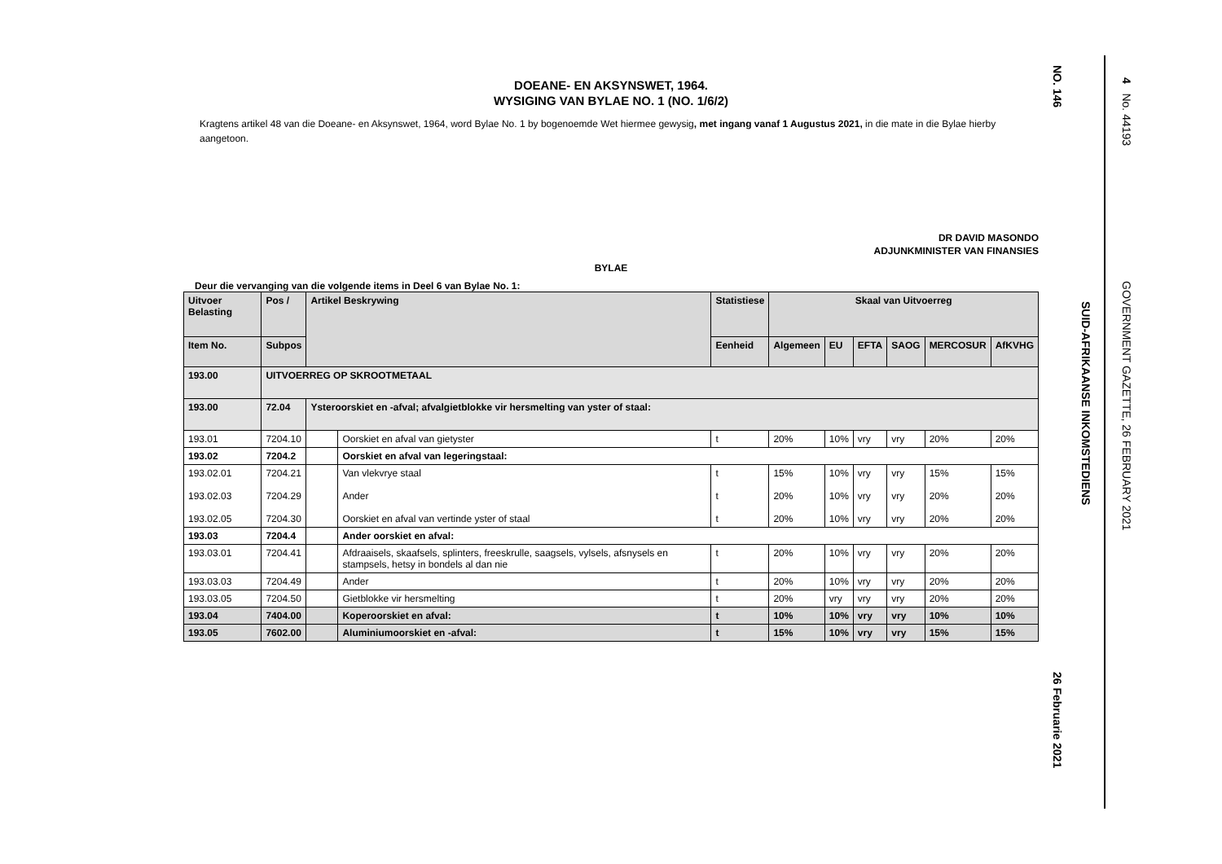DOEANE- EN AKSYNSWET, 1964.
WYSIGING VAN BYLAE NO. 1 (NO. 1/6/2)
Kragtens artikel 48 van die Doeane- en Aksynswet, 1964, word Bylae No. 1 by bogenoemde Wet hiermee gewysig, met ingang vanaf 1 Augustus 2021, in die mate in die Bylae hierby aangetoon.
DR DAVID MASONDO
ADJUNKMINISTER VAN FINANSIES
BYLAE
Deur die vervanging van die volgende items in Deel 6 van Bylae No. 1:
| Uitvoer Belasting | Pos / | Artikel Beskrywing | | Statistiese | Skaal van Uitvoerreg | | | | | |
| --- | --- | --- | --- | --- | --- | --- | --- | --- | --- | --- |
| Item No. | Subpos | | | Eenheid | Algemeen | EU | EFTA | SAOG | MERCOSUR | AfKVHG |
| 193.00 | UITVOERREG OP SKROOTMETAAL | | | | | | | | | |
| 193.00 | 72.04 | Ysteroorskiet en -afval; afvalgietblokke vir hersmelting van yster of staal: | | | | | | | | |
| 193.01 | 7204.10 | | Oorskiet en afval van gietyster | t | 20% | 10% | vry | vry | 20% | 20% |
| 193.02 | 7204.2 | | Oorskiet en afval van legeringstaal: | | | | | | | |
| 193.02.01 193.02.03 193.02.05 | 7204.21 7204.29 7204.30 | | Van vlekvrye staal Ander Oorskiet en afval van vertinde yster of staal | t t t | 15% 20% 20% | 10% 10% 10% | vry vry vry | vry vry vry | 15% 20% 20% | 15% 20% 20% |
| 193.03 | 7204.4 | | Ander oorskiet en afval: | | | | | | | |
| 193.03.01 | 7204.41 | | Afdraaisels, skaafsels, splinters, freeskrulle, saagsels, vylsels, afsnysels en stampsels, hetsy in bondels al dan nie | t | 20% | 10% | vry | vry | 20% | 20% |
| 193.03.03 | 7204.49 | | Ander | t | 20% | 10% | vry | vry | 20% | 20% |
| 193.03.05 | 7204.50 | | Gietblokke vir hersmelting | t | 20% | vry | vry | vry | 20% | 20% |
| 193.04 | 7404.00 | | Koperoorskiet en afval: | t | 10% | 10% | vry | vry | 10% | 10% |
| 193.05 | 7602.00 | | Aluminiumoorskiet en -afval: | t | 15% | 10% | vry | vry | 15% | 15% |
NO. 146
26 Februarie 2021
SUID-AFRIKAANSE INKOMSTEDIENS
4 No. 44193
GOVERNMENT GAZETTE, 26 FEBRUARY 2021